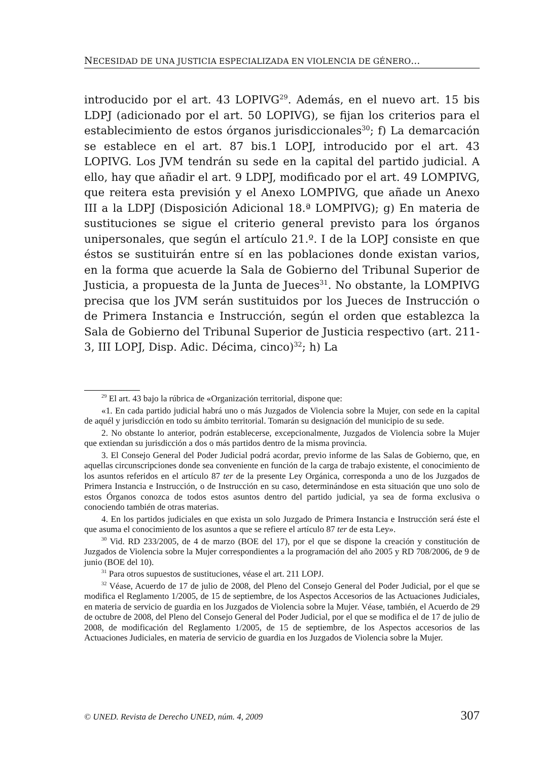NECESIDAD DE UNA JUSTICIA ESPECIALIZADA EN VIOLENCIA DE GÉNERO...
introducido por el art. 43 LOPIVG<sup>29</sup>. Además, en el nuevo art. 15 bis LDPJ (adicionado por el art. 50 LOPIVG), se fijan los criterios para el establecimiento de estos órganos jurisdiccionales<sup>30</sup>; f) La demarcación se establece en el art. 87 bis.1 LOPJ, introducido por el art. 43 LOPIVG. Los JVM tendrán su sede en la capital del partido judicial. A ello, hay que añadir el art. 9 LDPJ, modificado por el art. 49 LOMPIVG, que reitera esta previsión y el Anexo LOMPIVG, que añade un Anexo III a la LDPJ (Disposición Adicional 18.ª LOMPIVG); g) En materia de sustituciones se sigue el criterio general previsto para los órganos unipersonales, que según el artículo 21.º. I de la LOPJ consiste en que éstos se sustituirán entre sí en las poblaciones donde existan varios, en la forma que acuerde la Sala de Gobierno del Tribunal Superior de Justicia, a propuesta de la Junta de Jueces<sup>31</sup>. No obstante, la LOMPIVG precisa que los JVM serán sustituidos por los Jueces de Instrucción o de Primera Instancia e Instrucción, según el orden que establezca la Sala de Gobierno del Tribunal Superior de Justicia respectivo (art. 211-3, III LOPJ, Disp. Adic. Décima, cinco)<sup>32</sup>; h) La
<sup>29</sup> El art. 43 bajo la rúbrica de «Organización territorial, dispone que:
«1. En cada partido judicial habrá uno o más Juzgados de Violencia sobre la Mujer, con sede en la capital de aquél y jurisdicción en todo su ámbito territorial. Tomarán su designación del municipio de su sede.
2. No obstante lo anterior, podrán establecerse, excepcionalmente, Juzgados de Violencia sobre la Mujer que extiendan su jurisdicción a dos o más partidos dentro de la misma provincia.
3. El Consejo General del Poder Judicial podrá acordar, previo informe de las Salas de Gobierno, que, en aquellas circunscripciones donde sea conveniente en función de la carga de trabajo existente, el conocimiento de los asuntos referidos en el artículo 87 ter de la presente Ley Orgánica, corresponda a uno de los Juzgados de Primera Instancia e Instrucción, o de Instrucción en su caso, determinándose en esta situación que uno solo de estos Órganos conozca de todos estos asuntos dentro del partido judicial, ya sea de forma exclusiva o conociendo también de otras materias.
4. En los partidos judiciales en que exista un solo Juzgado de Primera Instancia e Instrucción será éste el que asuma el conocimiento de los asuntos a que se refiere el artículo 87 ter de esta Ley».
<sup>30</sup> Vid. RD 233/2005, de 4 de marzo (BOE del 17), por el que se dispone la creación y constitución de Juzgados de Violencia sobre la Mujer correspondientes a la programación del año 2005 y RD 708/2006, de 9 de junio (BOE del 10).
<sup>31</sup> Para otros supuestos de sustituciones, véase el art. 211 LOPJ.
<sup>32</sup> Véase, Acuerdo de 17 de julio de 2008, del Pleno del Consejo General del Poder Judicial, por el que se modifica el Reglamento 1/2005, de 15 de septiembre, de los Aspectos Accesorios de las Actuaciones Judiciales, en materia de servicio de guardia en los Juzgados de Violencia sobre la Mujer. Véase, también, el Acuerdo de 29 de octubre de 2008, del Pleno del Consejo General del Poder Judicial, por el que se modifica el de 17 de julio de 2008, de modificación del Reglamento 1/2005, de 15 de septiembre, de los Aspectos accesorios de las Actuaciones Judiciales, en materia de servicio de guardia en los Juzgados de Violencia sobre la Mujer.
© UNED. Revista de Derecho UNED, núm. 4, 2009 307